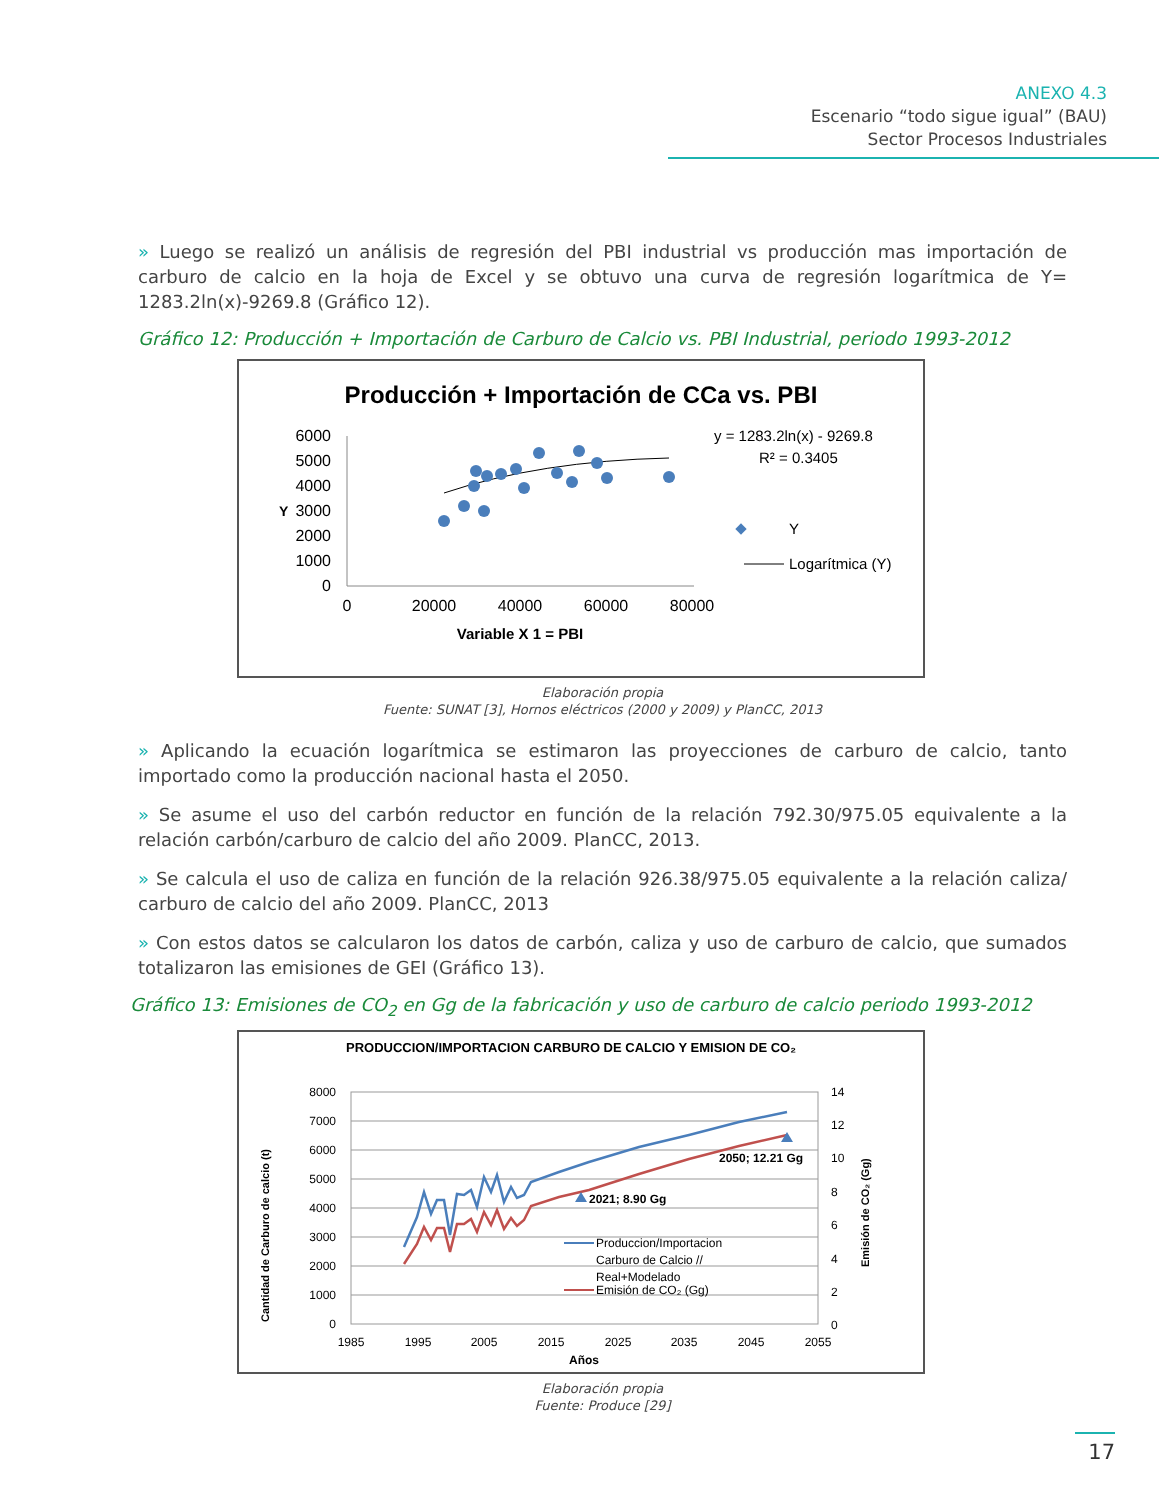ANEXO 4.3
Escenario “todo sigue igual” (BAU)
Sector Procesos Industriales
» Luego se realizó un análisis de regresión del PBI industrial vs producción mas importación de carburo de calcio en la hoja de Excel y se obtuvo una curva de regresión logarítmica de Y= 1283.2ln(x)-9269.8 (Gráfico 12).
Gráfico 12: Producción + Importación de Carburo de Calcio vs. PBI Industrial, periodo 1993-2012
Producción + Importación de CCa vs. PBI
6000
5000
4000
3000
2000
1000
0
Y
0
20000
40000
60000
80000
Variable X 1 = PBI
y = 1283.2ln(x) - 9269.8
R² = 0.3405
Y
Logarítmica (Y)
Elaboración propia
Fuente: SUNAT [3], Hornos eléctricos (2000 y 2009) y PlanCC, 2013
» Aplicando la ecuación logarítmica se estimaron las proyecciones de carburo de calcio, tanto importado como la producción nacional hasta el 2050.
» Se asume el uso del carbón reductor en función de la relación 792.30/975.05 equivalente a la relación carbón/carburo de calcio del año 2009. PlanCC, 2013.
» Se calcula el uso de caliza en función de la relación 926.38/975.05 equivalente a la relación caliza/ carburo de calcio del año 2009. PlanCC, 2013
» Con estos datos se calcularon los datos de carbón, caliza y uso de carburo de calcio, que sumados totalizaron las emisiones de GEI (Gráfico 13).
Gráfico 13: Emisiones de CO<sub>2</sub> en Gg de la fabricación y uso de carburo de calcio periodo 1993-2012
PRODUCCION/IMPORTACION CARBURO DE CALCIO Y EMISION DE CO₂
8000
7000
6000
5000
4000
3000
2000
1000
0
14
12
10
8
6
4
2
0
1985
1995
2005
2015
2025
2035
2045
2055
Años
Cantidad de Carburo de calcio (t)
Emisión de CO₂ (Gg)
2021; 8.90 Gg
2050; 12.21 Gg
Produccion/Importacion
Carburo de Calcio //
Real+Modelado
Emisión de CO₂ (Gg)
Elaboración propia
Fuente: Produce [29]
17